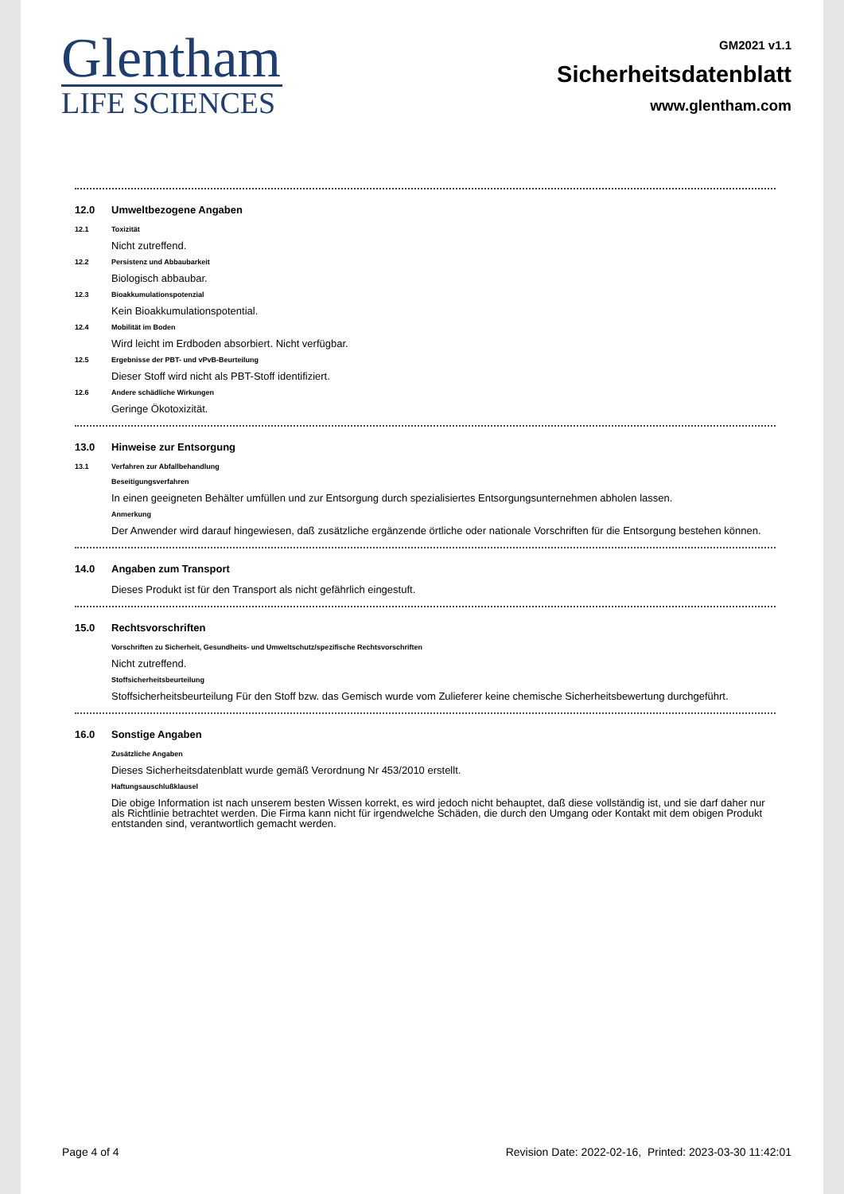Glentham
LIFE SCIENCES
GM2021 v1.1
Sicherheitsdatenblatt
www.glentham.com
12.0 Umweltbezogene Angaben
12.1 Toxizität
Nicht zutreffend.
12.2 Persistenz und Abbaubarkeit
Biologisch abbaubar.
12.3 Bioakkumulationspotenzial
Kein Bioakkumulationspotential.
12.4 Mobilität im Boden
Wird leicht im Erdboden absorbiert. Nicht verfügbar.
12.5 Ergebnisse der PBT- und vPvB-Beurteilung
Dieser Stoff wird nicht als PBT-Stoff identifiziert.
12.6 Andere schädliche Wirkungen
Geringe Ökotoxizität.
13.0 Hinweise zur Entsorgung
13.1 Verfahren zur Abfallbehandlung
Beseitigungsverfahren
In einen geeigneten Behälter umfüllen und zur Entsorgung durch spezialisiertes Entsorgungsunternehmen abholen lassen.
Anmerkung
Der Anwender wird darauf hingewiesen, daß zusätzliche ergänzende örtliche oder nationale Vorschriften für die Entsorgung bestehen können.
14.0 Angaben zum Transport
Dieses Produkt ist für den Transport als nicht gefährlich eingestuft.
15.0 Rechtsvorschriften
Vorschriften zu Sicherheit, Gesundheits- und Umweltschutz/spezifische Rechtsvorschriften
Nicht zutreffend.
Stoffsicherheitsbeurteilung
Stoffsicherheitsbeurteilung Für den Stoff bzw. das Gemisch wurde vom Zulieferer keine chemische Sicherheitsbewertung durchgeführt.
16.0 Sonstige Angaben
Zusätzliche Angaben
Dieses Sicherheitsdatenblatt wurde gemäß Verordnung Nr 453/2010 erstellt.
Haftungsauschlußklausel
Die obige Information ist nach unserem besten Wissen korrekt, es wird jedoch nicht behauptet, daß diese vollständig ist, und sie darf daher nur als Richtlinie betrachtet werden. Die Firma kann nicht für irgendwelche Schäden, die durch den Umgang oder Kontakt mit dem obigen Produkt entstanden sind, verantwortlich gemacht werden.
Page 4 of 4 Revision Date: 2022-02-16, Printed: 2023-03-30 11:42:01